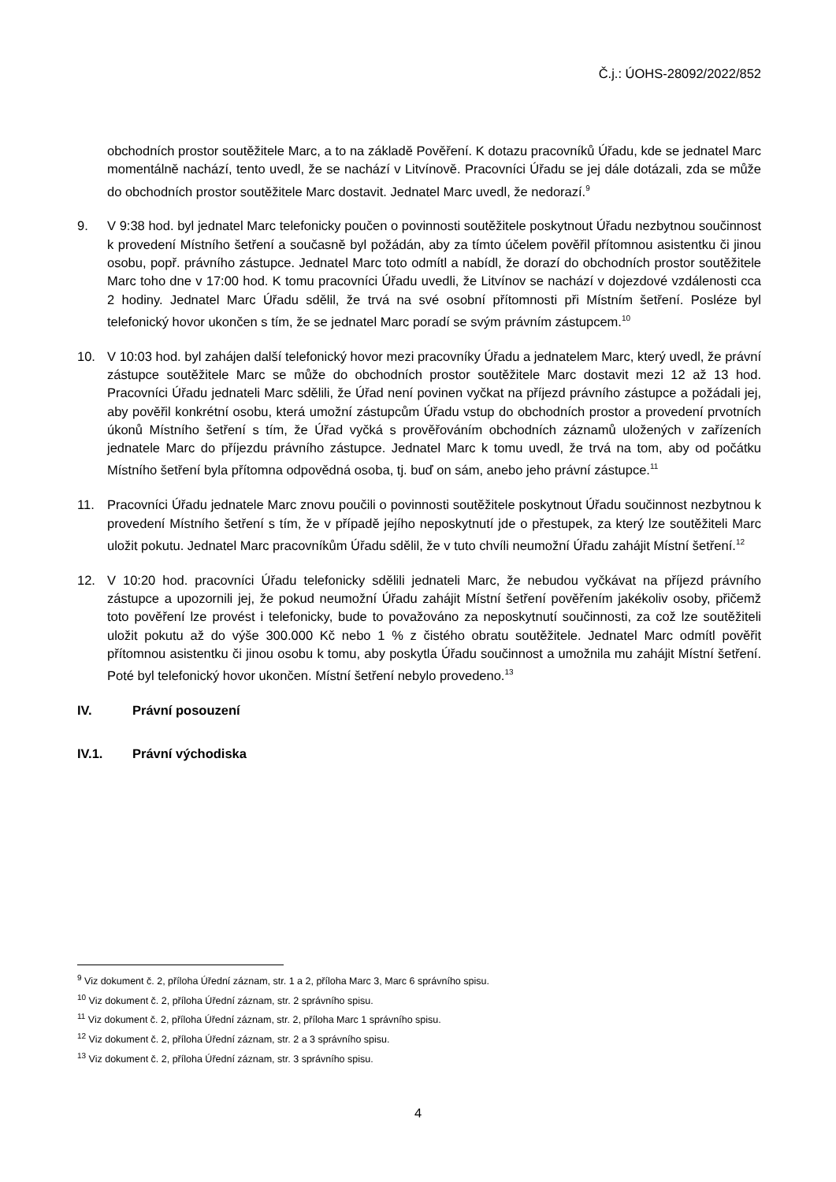Č.j.: ÚOHS-28092/2022/852
obchodních prostor soutěžitele Marc, a to na základě Pověření. K dotazu pracovníků Úřadu, kde se jednatel Marc momentálně nachází, tento uvedl, že se nachází v Litvínově. Pracovníci Úřadu se jej dále dotázali, zda se může do obchodních prostor soutěžitele Marc dostavit. Jednatel Marc uvedl, že nedorazí.<sup>9</sup>
9. V 9:38 hod. byl jednatel Marc telefonicky poučen o povinnosti soutěžitele poskytnout Úřadu nezbytnou součinnost k provedení Místního šetření a současně byl požádán, aby za tímto účelem pověřil přítomnou asistentku či jinou osobu, popř. právního zástupce. Jednatel Marc toto odmítl a nabídl, že dorazí do obchodních prostor soutěžitele Marc toho dne v 17:00 hod. K tomu pracovníci Úřadu uvedli, že Litvínov se nachází v dojezdové vzdálenosti cca 2 hodiny. Jednatel Marc Úřadu sdělil, že trvá na své osobní přítomnosti při Místním šetření. Posléze byl telefonický hovor ukončen s tím, že se jednatel Marc poradí se svým právním zástupcem.<sup>10</sup>
10. V 10:03 hod. byl zahájen další telefonický hovor mezi pracovníky Úřadu a jednatelem Marc, který uvedl, že právní zástupce soutěžitele Marc se může do obchodních prostor soutěžitele Marc dostavit mezi 12 až 13 hod. Pracovníci Úřadu jednateli Marc sdělili, že Úřad není povinen vyčkat na příjezd právního zástupce a požádali jej, aby pověřil konkrétní osobu, která umožní zástupcům Úřadu vstup do obchodních prostor a provedení prvotních úkonů Místního šetření s tím, že Úřad vyčká s prověřováním obchodních záznamů uložených v zařízeních jednatele Marc do příjezdu právního zástupce. Jednatel Marc k tomu uvedl, že trvá na tom, aby od počátku Místního šetření byla přítomna odpovědná osoba, tj. buď on sám, anebo jeho právní zástupce.<sup>11</sup>
11. Pracovníci Úřadu jednatele Marc znovu poučili o povinnosti soutěžitele poskytnout Úřadu součinnost nezbytnou k provedení Místního šetření s tím, že v případě jejího neposkytnutí jde o přestupek, za který lze soutěžiteli Marc uložit pokutu. Jednatel Marc pracovníkům Úřadu sdělil, že v tuto chvíli neumožní Úřadu zahájit Místní šetření.<sup>12</sup>
12. V 10:20 hod. pracovníci Úřadu telefonicky sdělili jednateli Marc, že nebudou vyčkávat na příjezd právního zástupce a upozornili jej, že pokud neumožní Úřadu zahájit Místní šetření pověřením jakékoliv osoby, přičemž toto pověření lze provést i telefonicky, bude to považováno za neposkytnutí součinnosti, za což lze soutěžiteli uložit pokutu až do výše 300.000 Kč nebo 1 % z čistého obratu soutěžitele. Jednatel Marc odmítl pověřit přítomnou asistentku či jinou osobu k tomu, aby poskytla Úřadu součinnost a umožnila mu zahájit Místní šetření. Poté byl telefonický hovor ukončen. Místní šetření nebylo provedeno.<sup>13</sup>
IV. Právní posouzení
IV.1. Právní východiska
<sup>9</sup> Viz dokument č. 2, příloha Úřední záznam, str. 1 a 2, příloha Marc 3, Marc 6 správního spisu.
<sup>10</sup> Viz dokument č. 2, příloha Úřední záznam, str. 2 správního spisu.
<sup>11</sup> Viz dokument č. 2, příloha Úřední záznam, str. 2, příloha Marc 1 správního spisu.
<sup>12</sup> Viz dokument č. 2, příloha Úřední záznam, str. 2 a 3 správního spisu.
<sup>13</sup> Viz dokument č. 2, příloha Úřední záznam, str. 3 správního spisu.
4